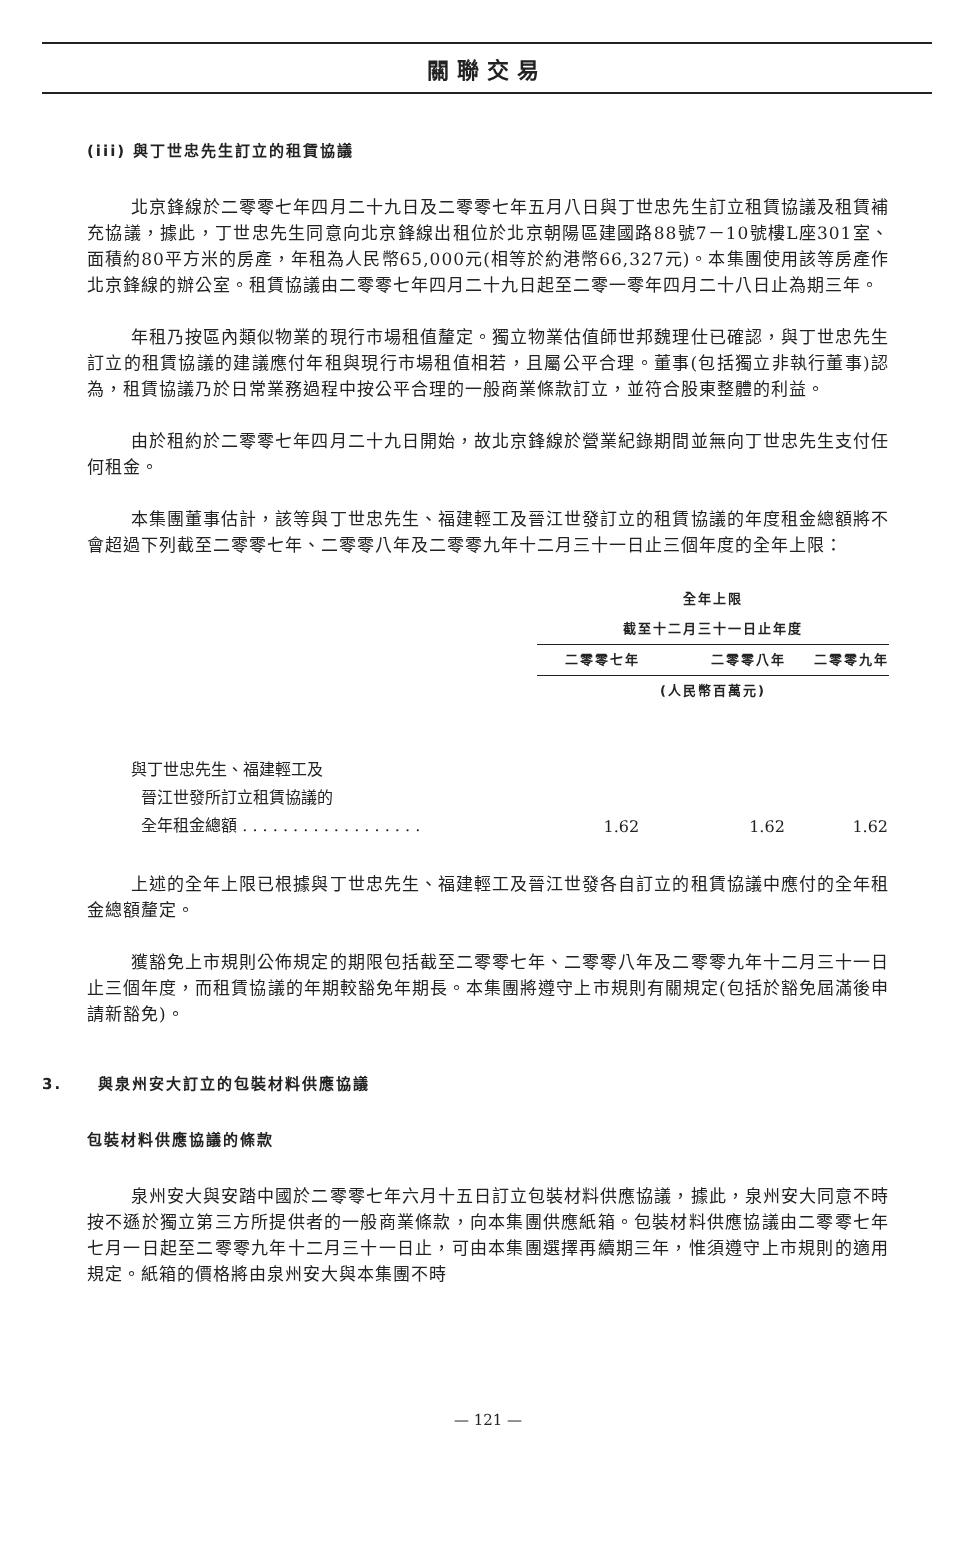關聯交易
(iii) 與丁世忠先生訂立的租賃協議
北京鋒線於二零零七年四月二十九日及二零零七年五月八日與丁世忠先生訂立租賃協議及租賃補充協議，據此，丁世忠先生同意向北京鋒線出租位於北京朝陽區建國路88號7－10號樓L座301室、面積約80平方米的房產，年租為人民幣65,000元(相等於約港幣66,327元)。本集團使用該等房產作北京鋒線的辦公室。租賃協議由二零零七年四月二十九日起至二零一零年四月二十八日止為期三年。
年租乃按區內類似物業的現行市場租值釐定。獨立物業估值師世邦魏理仕已確認，與丁世忠先生訂立的租賃協議的建議應付年租與現行市場租值相若，且屬公平合理。董事(包括獨立非執行董事)認為，租賃協議乃於日常業務過程中按公平合理的一般商業條款訂立，並符合股東整體的利益。
由於租約於二零零七年四月二十九日開始，故北京鋒線於營業紀錄期間並無向丁世忠先生支付任何租金。
本集團董事估計，該等與丁世忠先生、福建輕工及晉江世發訂立的租賃協議的年度租金總額將不會超過下列截至二零零七年、二零零八年及二零零九年十二月三十一日止三個年度的全年上限：
| | 全年上限 | | |
| --- | --- | --- | --- |
| | 截至十二月三十一日止年度 | | |
| | 二零零七年 | 二零零八年 | 二零零九年 |
| | | (人民幣百萬元) | |
| 與丁世忠先生、福建輕工及 晉江世發所訂立租賃協議的 全年租金總額 . . . . . . . . . . . . . . . . . . | 1.62 | 1.62 | 1.62 |
上述的全年上限已根據與丁世忠先生、福建輕工及晉江世發各自訂立的租賃協議中應付的全年租金總額釐定。
獲豁免上市規則公佈規定的期限包括截至二零零七年、二零零八年及二零零九年十二月三十一日止三個年度，而租賃協議的年期較豁免年期長。本集團將遵守上市規則有關規定(包括於豁免屆滿後申請新豁免)。
3. 與泉州安大訂立的包裝材料供應協議
包裝材料供應協議的條款
泉州安大與安踏中國於二零零七年六月十五日訂立包裝材料供應協議，據此，泉州安大同意不時按不遜於獨立第三方所提供者的一般商業條款，向本集團供應紙箱。包裝材料供應協議由二零零七年七月一日起至二零零九年十二月三十一日止，可由本集團選擇再續期三年，惟須遵守上市規則的適用規定。紙箱的價格將由泉州安大與本集團不時
— 121 —